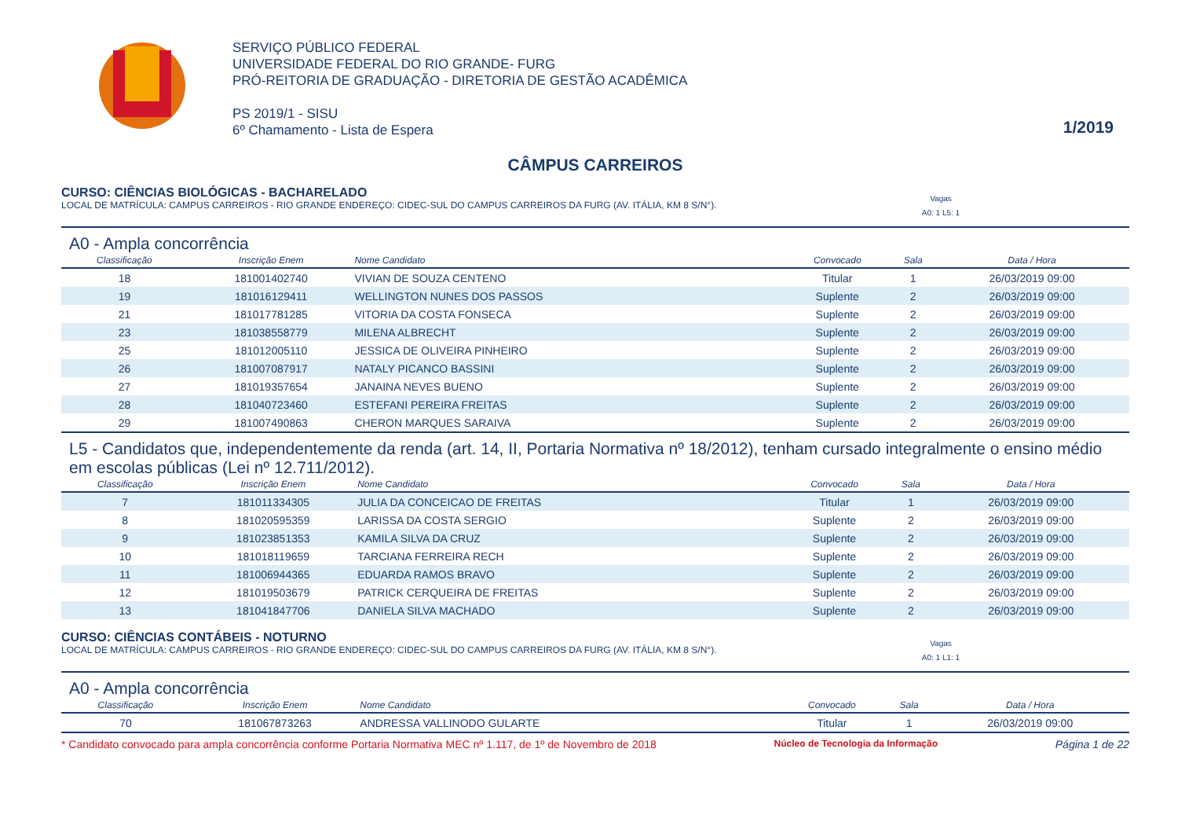SERVIÇO PÚBLICO FEDERAL
UNIVERSIDADE FEDERAL DO RIO GRANDE- FURG
PRÓ-REITORIA DE GRADUAÇÃO - DIRETORIA DE GESTÃO ACADÊMICA
PS 2019/1 - SISU
6º Chamamento - Lista de Espera
1/2019
CÂMPUS CARREIROS
CURSO: CIÊNCIAS BIOLÓGICAS - BACHARELADO
LOCAL DE MATRÍCULA: CAMPUS CARREIROS - RIO GRANDE ENDEREÇO: CIDEC-SUL DO CAMPUS CARREIROS DA FURG (AV. ITÁLIA, KM 8 S/N°). Vagas
A0: 1 L5: 1
A0 - Ampla concorrência
| Classificação | Inscrição Enem | Nome Candidato | Convocado | Sala | Data / Hora |
| --- | --- | --- | --- | --- | --- |
| 18 | 181001402740 | VIVIAN DE SOUZA CENTENO | Titular | 1 | 26/03/2019 09:00 |
| 19 | 181016129411 | WELLINGTON NUNES DOS PASSOS | Suplente | 2 | 26/03/2019 09:00 |
| 21 | 181017781285 | VITORIA DA COSTA FONSECA | Suplente | 2 | 26/03/2019 09:00 |
| 23 | 181038558779 | MILENA ALBRECHT | Suplente | 2 | 26/03/2019 09:00 |
| 25 | 181012005110 | JESSICA DE OLIVEIRA PINHEIRO | Suplente | 2 | 26/03/2019 09:00 |
| 26 | 181007087917 | NATALY PICANCO BASSINI | Suplente | 2 | 26/03/2019 09:00 |
| 27 | 181019357654 | JANAINA NEVES BUENO | Suplente | 2 | 26/03/2019 09:00 |
| 28 | 181040723460 | ESTEFANI PEREIRA FREITAS | Suplente | 2 | 26/03/2019 09:00 |
| 29 | 181007490863 | CHERON MARQUES SARAIVA | Suplente | 2 | 26/03/2019 09:00 |
L5 - Candidatos que, independentemente da renda (art. 14, II, Portaria Normativa nº 18/2012), tenham cursado integralmente o ensino médio em escolas públicas (Lei nº 12.711/2012).
| Classificação | Inscrição Enem | Nome Candidato | Convocado | Sala | Data / Hora |
| --- | --- | --- | --- | --- | --- |
| 7 | 181011334305 | JULIA DA CONCEICAO DE FREITAS | Titular | 1 | 26/03/2019 09:00 |
| 8 | 181020595359 | LARISSA DA COSTA SERGIO | Suplente | 2 | 26/03/2019 09:00 |
| 9 | 181023851353 | KAMILA SILVA DA CRUZ | Suplente | 2 | 26/03/2019 09:00 |
| 10 | 181018119659 | TARCIANA FERREIRA RECH | Suplente | 2 | 26/03/2019 09:00 |
| 11 | 181006944365 | EDUARDA RAMOS BRAVO | Suplente | 2 | 26/03/2019 09:00 |
| 12 | 181019503679 | PATRICK CERQUEIRA DE FREITAS | Suplente | 2 | 26/03/2019 09:00 |
| 13 | 181041847706 | DANIELA SILVA MACHADO | Suplente | 2 | 26/03/2019 09:00 |
CURSO: CIÊNCIAS CONTÁBEIS - NOTURNO
LOCAL DE MATRÍCULA: CAMPUS CARREIROS - RIO GRANDE ENDEREÇO: CIDEC-SUL DO CAMPUS CARREIROS DA FURG (AV. ITÁLIA, KM 8 S/N°). Vagas
A0: 1 L1: 1
A0 - Ampla concorrência
| Classificação | Inscrição Enem | Nome Candidato | Convocado | Sala | Data / Hora |
| --- | --- | --- | --- | --- | --- |
| 70 | 181067873263 | ANDRESSA VALLINODO GULARTE | Titular | 1 | 26/03/2019 09:00 |
* Candidato convocado para ampla concorrência conforme Portaria Normativa MEC nº 1.117, de 1º de Novembro de 2018 Núcleo de Tecnologia da Informação Página 1 de 22